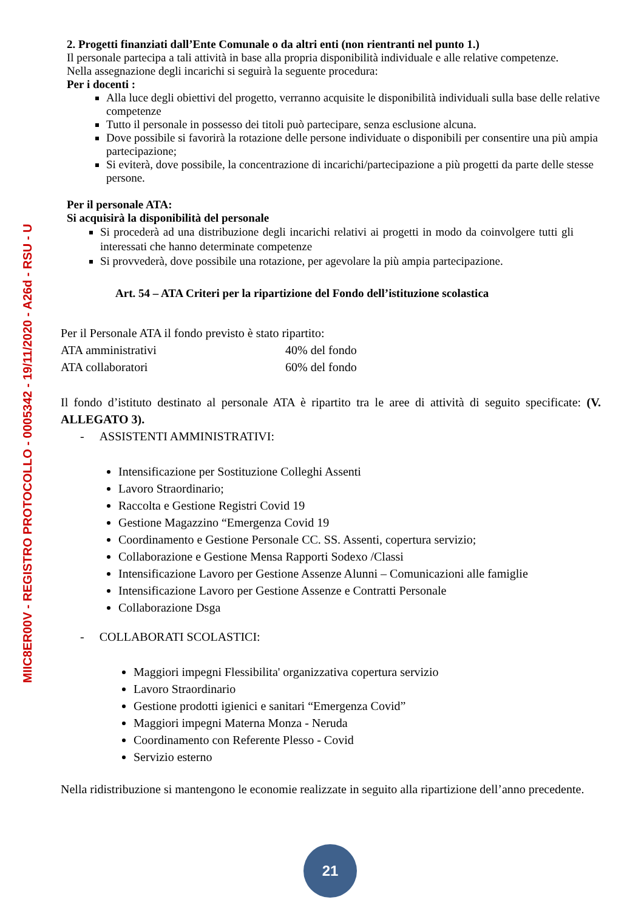MIIC8ER00V - REGISTRO PROTOCOLLO - 0005342 - 19/11/2020 - A26d - RSU - U
2. Progetti finanziati dall’Ente Comunale o da altri enti (non rientranti nel punto 1.)
Il personale partecipa a tali attività in base alla propria disponibilità individuale e alle relative competenze.
Nella assegnazione degli incarichi si seguirà la seguente procedura:
Per i docenti :
Alla luce degli obiettivi del progetto, verranno acquisite le disponibilità individuali sulla base delle relative competenze
Tutto il personale in possesso dei titoli può partecipare, senza esclusione alcuna.
Dove possibile si favorirà la rotazione delle persone individuate o disponibili per consentire una più ampia partecipazione;
Si eviterà, dove possibile, la concentrazione di incarichi/partecipazione a più progetti da parte delle stesse persone.
Per il personale ATA:
Si acquisirà la disponibilità del personale
Si procederà ad una distribuzione degli incarichi relativi ai progetti in modo da coinvolgere tutti gli interessati che hanno determinate competenze
Si provvederà, dove possibile una rotazione, per agevolare la più ampia partecipazione.
Art. 54 – ATA Criteri per la ripartizione del Fondo dell’istituzione scolastica
Per il Personale ATA il fondo previsto è stato ripartito:
ATA amministrativi 40% del fondo
ATA collaboratori 60% del fondo
Il fondo d’istituto destinato al personale ATA è ripartito tra le aree di attività di seguito specificate: (V. ALLEGATO 3).
- ASSISTENTI AMMINISTRATIVI:
Intensificazione per Sostituzione Colleghi Assenti
Lavoro Straordinario;
Raccolta e Gestione Registri Covid 19
Gestione Magazzino “Emergenza Covid 19
Coordinamento e Gestione Personale CC. SS. Assenti, copertura servizio;
Collaborazione e Gestione Mensa Rapporti Sodexo /Classi
Intensificazione Lavoro per Gestione Assenze Alunni – Comunicazioni alle famiglie
Intensificazione Lavoro per Gestione Assenze e Contratti Personale
Collaborazione Dsga
- COLLABORATI SCOLASTICI:
Maggiori impegni Flessibilita' organizzativa copertura servizio
Lavoro Straordinario
Gestione prodotti igienici e sanitari “Emergenza Covid”
Maggiori impegni Materna Monza - Neruda
Coordinamento con Referente Plesso - Covid
Servizio esterno
Nella ridistribuzione si mantengono le economie realizzate in seguito alla ripartizione dell’anno precedente.
21